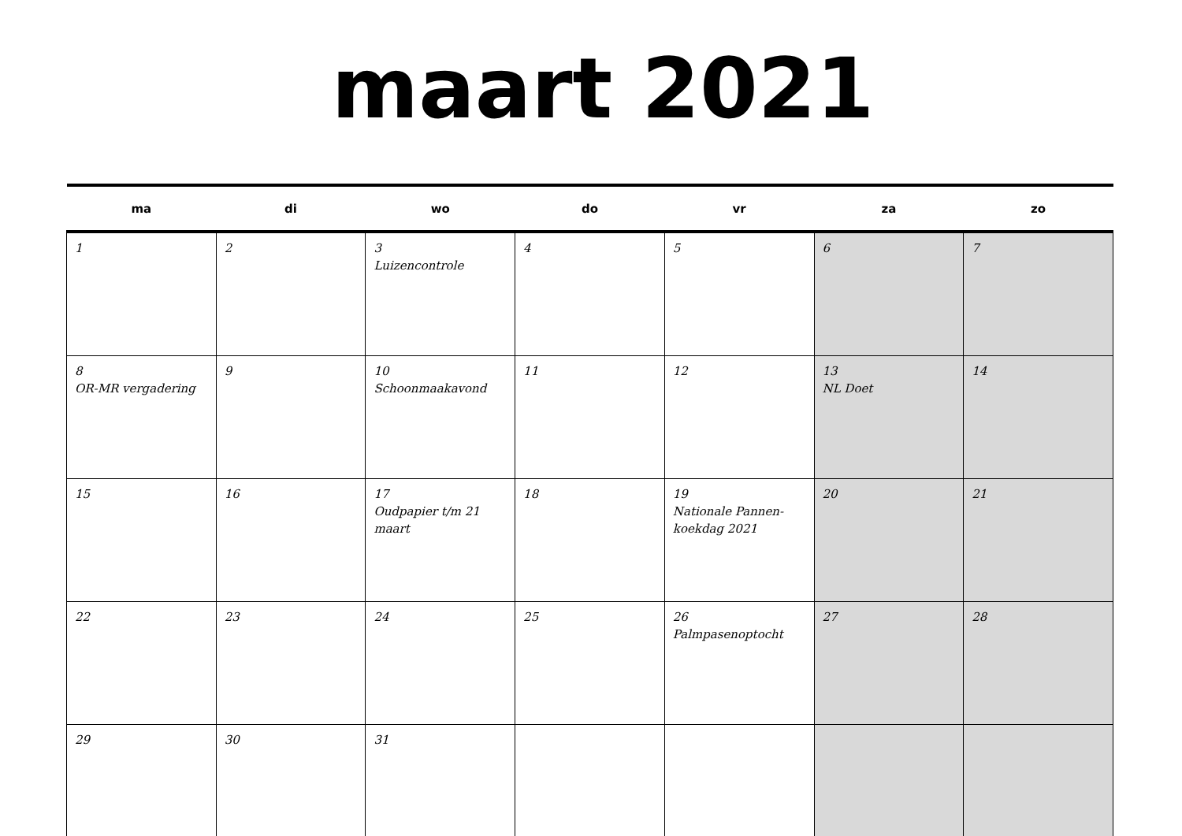maart 2021
| ma | di | wo | do | vr | za | zo |
| --- | --- | --- | --- | --- | --- | --- |
| 1 | 2 | 3 Luizencontrole | 4 | 5 | 6 | 7 |
| 8 OR-MR vergadering | 9 | 10 Schoonmaakavond | 11 | 12 | 13 NL Doet | 14 |
| 15 | 16 | 17 Oudpapier t/m 21 maart | 18 | 19 Nationale Pannen-koekdag 2021 | 20 | 21 |
| 22 | 23 | 24 | 25 | 26 Palmpasenoptocht | 27 | 28 |
| 29 | 30 | 31 | | | | |